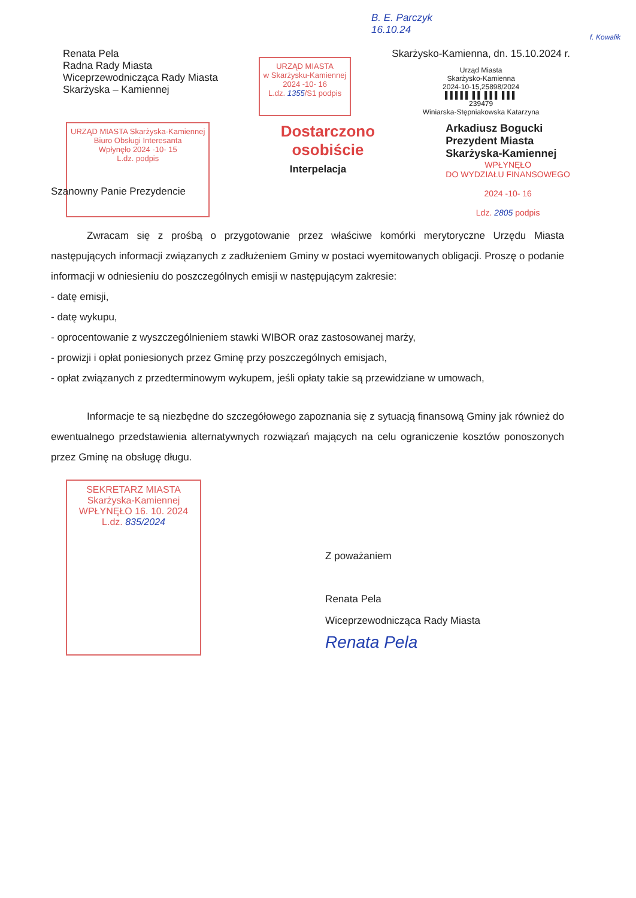B. E. Parczyk
16.10.24
f. Kowalik
Renata Pela
Radna Rady Miasta
Wiceprzewodnicząca Rady Miasta
Skarżyska – Kamiennej
URZĄD MIASTA
w Skarżysku-Kamiennej
2024 -10- 16
L.dz. 1355/S1 podpis
Skarżysko-Kamienna, dn. 15.10.2024 r.
Urząd Miasta
Skarżysko-Kamienna
2024-10-15,25898/2024
▌▌▌▌▌ ▌▌ ▌▌▌ ▌▌▌
239479
Winiarska-Stępniakowska Katarzyna
URZĄD MIASTA Skarżyska-Kamiennej
Biuro Obsługi Interesanta
Wpłynęło 2024 -10- 15
L.dz. podpis
Dostarczono
osobiście
Arkadiusz Bogucki
Prezydent Miasta
Skarżyska-Kamiennej
WPŁYNĘŁO
DO WYDZIAŁU FINANSOWEGO
2024 -10- 16
Ldz. 2805 podpis
Interpelacja
Szanowny Panie Prezydencie
Zwracam się z prośbą o przygotowanie przez właściwe komórki merytoryczne Urzędu Miasta następujących informacji związanych z zadłużeniem Gminy w postaci wyemitowanych obligacji. Proszę o podanie informacji w odniesieniu do poszczególnych emisji w następującym zakresie:
- datę emisji,
- datę wykupu,
- oprocentowanie z wyszczególnieniem stawki WIBOR oraz zastosowanej marży,
- prowizji i opłat poniesionych przez Gminę przy poszczególnych emisjach,
- opłat związanych z przedterminowym wykupem, jeśli opłaty takie są przewidziane w umowach,
Informacje te są niezbędne do szczegółowego zapoznania się z sytuacją finansową Gminy jak również do ewentualnego przedstawienia alternatywnych rozwiązań mających na celu ograniczenie kosztów ponoszonych przez Gminę na obsługę długu.
SEKRETARZ MIASTA
Skarżyska-Kamiennej
WPŁYNĘŁO 16. 10. 2024
L.dz. 835/2024
Z poważaniem
Renata Pela
Wiceprzewodnicząca Rady Miasta
Renata Pela